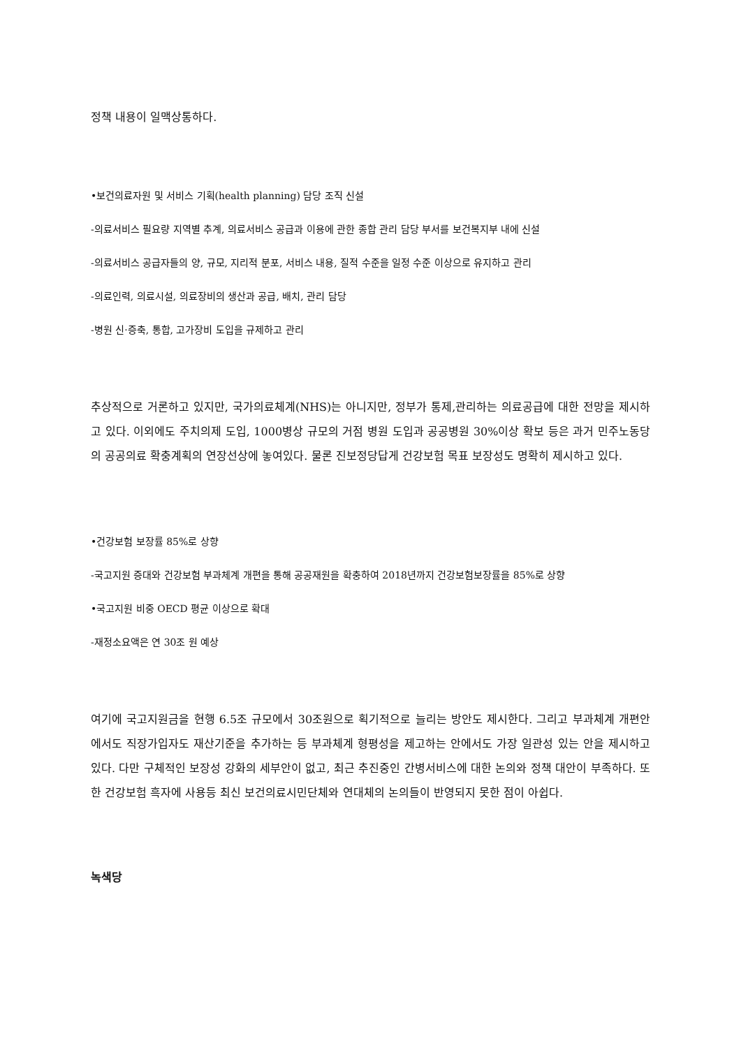정책 내용이 일맥상통하다.
•보건의료자원 및 서비스 기획(health planning) 담당 조직 신설
-의료서비스 필요량 지역별 추계, 의료서비스 공급과 이용에 관한 종합 관리 담당 부서를 보건복지부 내에 신설
-의료서비스 공급자들의 양, 규모, 지리적 분포, 서비스 내용, 질적 수준을 일정 수준 이상으로 유지하고 관리
-의료인력, 의료시설, 의료장비의 생산과 공급, 배치, 관리 담당
-병원 신·증축, 통합, 고가장비 도입을 규제하고 관리
추상적으로 거론하고 있지만, 국가의료체계(NHS)는 아니지만, 정부가 통제,관리하는 의료공급에 대한 전망을 제시하고 있다. 이외에도 주치의제 도입, 1000병상 규모의 거점 병원 도입과 공공병원 30%이상 확보 등은 과거 민주노동당의 공공의료 확충계획의 연장선상에 놓여있다. 물론 진보정당답게 건강보험 목표 보장성도 명확히 제시하고 있다.
•건강보험 보장률 85%로 상향
-국고지원 증대와 건강보험 부과체계 개편을 통해 공공재원을 확충하여 2018년까지 건강보험보장률을 85%로 상향
•국고지원 비중 OECD 평균 이상으로 확대
-재정소요액은 연 30조 원 예상
여기에 국고지원금을 현행 6.5조 규모에서 30조원으로 획기적으로 늘리는 방안도 제시한다. 그리고 부과체계 개편안에서도 직장가입자도 재산기준을 추가하는 등 부과체계 형평성을 제고하는 안에서도 가장 일관성 있는 안을 제시하고 있다. 다만 구체적인 보장성 강화의 세부안이 없고, 최근 추진중인 간병서비스에 대한 논의와 정책 대안이 부족하다. 또한 건강보험 흑자에 사용등 최신 보건의료시민단체와 연대체의 논의들이 반영되지 못한 점이 아쉽다.
녹색당